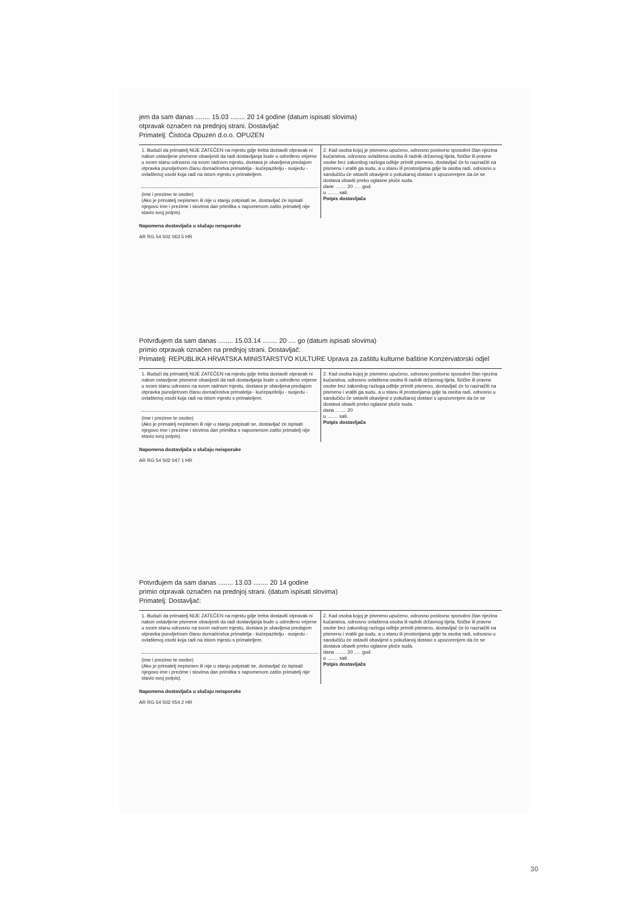jem da sam danas ........ 15.03 ........ 20 14 godine (datum ispisati slovima)
otpravak označen na prednjoj strani. Dostavljač
Primatelj: Čistoća Opuzen d.o.o. OPUZEN
1. Budući da primatelj NIJE ZATEČEN na mjestu gdje treba dostaviti otpravak ni nakon ostavljene pismene obavijesti da radi dostavljanja bude u određeno vrijeme u svom stanu odnosno na svom radnom mjestu, dostava je obavljena predajom otpravka punoljetnom članu domaćinstva primatelja - kućepazitelju - susjedu - ovlaštenoj osobi koja radi na istom mjestu s primateljem.
(ime i prezime te osobe)
(Ako je primatelj nepismen ili nije u stanju potpisati se, dostavljač će ispisati njegovo ime i prezime i slovima dan primitka s napomenom zašto primatelj nije stavio svoj potpis).
2. Kad osoba kojoj je pismeno upućeno, odnosno poslovno sposobni član njezina kućanstva, odnosno ovlaštena osoba ili radnik državnog tijela, fizičke ili pravne osobe bez zakonitog razloga odbije primiti pismeno, dostavljač će to naznačiti na pismenu i vratiti ga sudu, a u stanu ili prostorijama gdje ta osoba radi, odnosno u sandučiću će ostaviti obavijest o pokušanoj dostavi s upozorenjem da će se dostava obaviti preko oglasne ploče suda.
dane ........ 20 ..... god.
u ........ sati.
Potpis dostavljača
Napomena dostavljača u slučaju neisporuke
AR RG 54 502 063 5 HR
Potvrđujem da sam danas ........ 15.03.14 ........ 20 .... go (datum ispisati slovima)
primio otpravak označen na prednjoj strani. Dostavljač:
Primatelj: REPUBLIKA HRVATSKA MINISTARSTVO KULTURE Uprava za zaštitu kulturne baštine Konzervatorski odjel
1. Budući da primatelj NIJE ZATEČEN na mjestu gdje treba dostaviti otpravak ni nakon ostavljene pismene obavijesti da radi dostavljanja bude u određeno vrijeme u svom stanu odnosno na svom radnom mjestu, dostava je obavljena predajom otpravka punoljetnom članu domaćinstva primatelja - kućepazitelju - susjedu - ovlaštenoj osobi koja radi na istom mjestu s primateljem.
(ime i prezime te osobe)
(Ako je primatelj nepismen ili nije u stanju potpisati se, dostavljač će ispisati njegovo ime i prezime i slovima dan primitka s napomenom zašto primatelj nije stavio svoj potpis).
2. Kad osoba kojoj je pismeno upućeno, odnosno poslovno sposobni član njezina kućanstva, odnosno ovlaštena osoba ili radnik državnog tijela, fizičke ili pravne osobe bez zakonitog razloga odbije primiti pismeno, dostavljač će to naznačiti na pismenu i vratiti ga sudu, a u stanu ili prostorijama gdje ta osoba radi, odnosno u sandučiću će ostaviti obavijest o pokušanoj dostavi s upozorenjem da će se dostava obaviti preko oglasne ploče suda.
dana ........ 20
u ........ sati.
Potpis dostavljača
Napomena dostavljača u slučaju neisporuke
AR RG 54 502 047 1 HR
Potvrđujem da sam danas ........ 13.03 ........ 20 14 godine
primio otpravak označen na prednjoj strani. (datum ispisati slovima)
Primatelj: Dostavljač:
1. Budući da primatelj NIJE ZATEČEN na mjestu gdje treba dostaviti otpravak ni nakon ostavljene pismene obavijesti da radi dostavljanja bude u određeno vrijeme u svom stanu odnosno na svom radnom mjestu, dostava je obavljena predajom otpravka punoljetnom članu domaćinstva primatelja - kućepazitelju - susjedu - ovlaštenoj osobi koja radi na istom mjestu s primateljem.
(ime i prezime te osobe)
(Ako je primatelj nepismen ili nije u stanju potpisati se, dostavljač će ispisati njegovo ime i prezime i slovima dan primitka s napomenom zašto primatelj nije stavio svoj potpis).
2. Kad osoba kojoj je pismeno upućeno, odnosno poslovno sposobni član njezina kućanstva, odnosno ovlaštena osoba ili radnik državnog tijela, fizičke ili pravne osobe bez zakonitog razloga odbije primiti pismeno, dostavljač će to naznačiti na pismenu i vratiti ga sudu, a u stanu ili prostorijama gdje ta osoba radi, odnosno u sandučiću će ostaviti obavijest o pokušanoj dostavi s upozorenjem da će se dostava obaviti preko oglasne ploče suda.
dana ........ 20 ..... god.
u ........ sati.
Potpis dostavljača
Napomena dostavljača u slučaju neisporuke
AR RG 54 502 054 2 HR
30